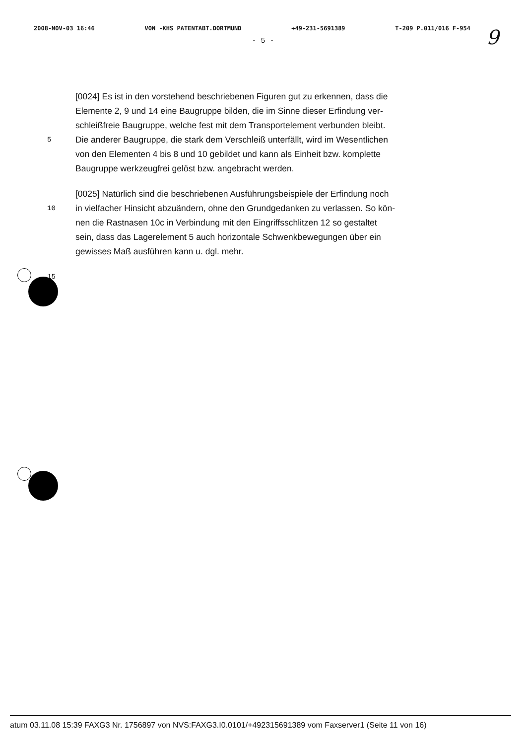2008-NOV-03 16:46 VON -KHS PATENTABT.DORTMUND +49-231-5691389 T-209 P.011/016 F-954
- 5 - 9
[0024] Es ist in den vorstehend beschriebenen Figuren gut zu erkennen, dass die
Elemente 2, 9 und 14 eine Baugruppe bilden, die im Sinne dieser Erfindung ver-
schleißfreie Baugruppe, welche fest mit dem Transportelement verbunden bleibt.
5 Die anderer Baugruppe, die stark dem Verschleiß unterfällt, wird im Wesentlichen
von den Elementen 4 bis 8 und 10 gebildet und kann als Einheit bzw. komplette
Baugruppe werkzeugfrei gelöst bzw. angebracht werden.
[0025] Natürlich sind die beschriebenen Ausführungsbeispiele der Erfindung noch
10 in vielfacher Hinsicht abzuändern, ohne den Grundgedanken zu verlassen. So kön-
nen die Rastnasen 10c in Verbindung mit den Eingriffsschlitzen 12 so gestaltet
sein, dass das Lagerelement 5 auch horizontale Schwenkbewegungen über ein
gewisses Maß ausführen kann u. dgl. mehr.
15
atum 03.11.08 15:39 FAXG3 Nr. 1756897 von NVS:FAXG3.I0.0101/+492315691389 vom Faxserver1 (Seite 11 von 16)